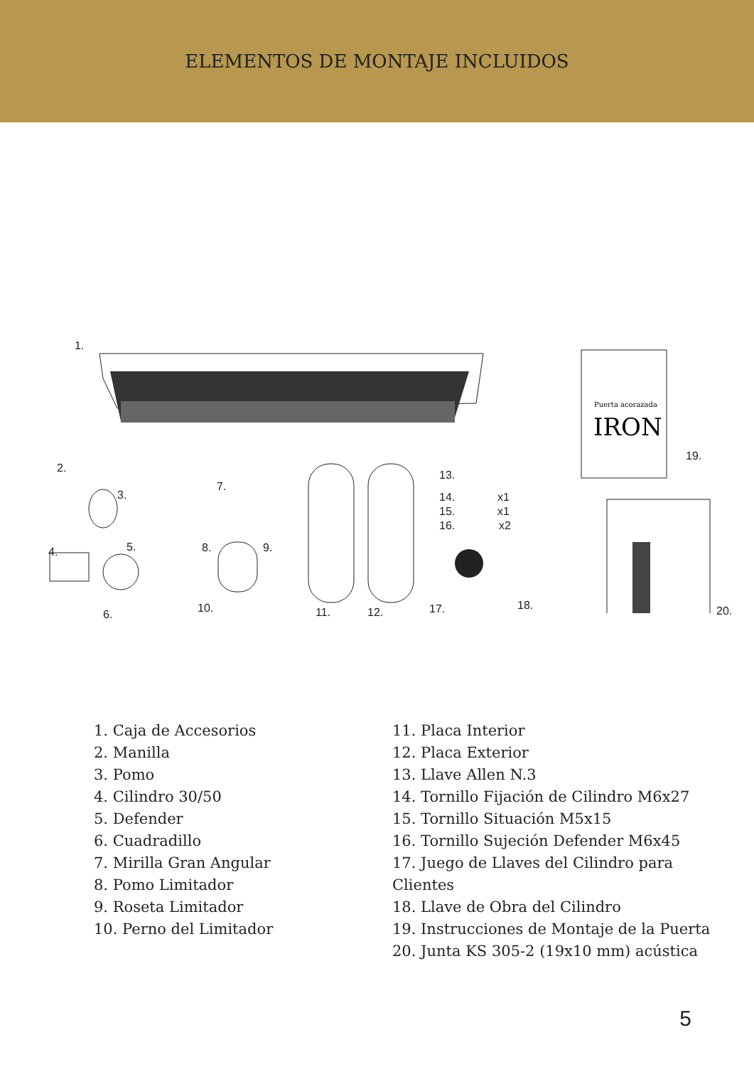ELEMENTOS DE MONTAJE INCLUIDOS
Puerta acorazada
IRON
1.
2.
3.
4. 5.
6.
7.
8. 9.
10. 11. 12.
13.
14. x1
15. x1
16. x2
17. 18.
19.
20.
1. Caja de Accesorios
2. Manilla
3. Pomo
4. Cilindro 30/50
5. Defender
6. Cuadradillo
7. Mirilla Gran Angular
8. Pomo Limitador
9. Roseta Limitador
10. Perno del Limitador
11. Placa Interior
12. Placa Exterior
13. Llave Allen N.3
14. Tornillo Fijación de Cilindro M6x27
15. Tornillo Situación M5x15
16. Tornillo Sujeción Defender M6x45
17. Juego de Llaves del Cilindro para Clientes
18. Llave de Obra del Cilindro
19. Instrucciones de Montaje de la Puerta
20. Junta KS 305-2 (19x10 mm) acústica
5